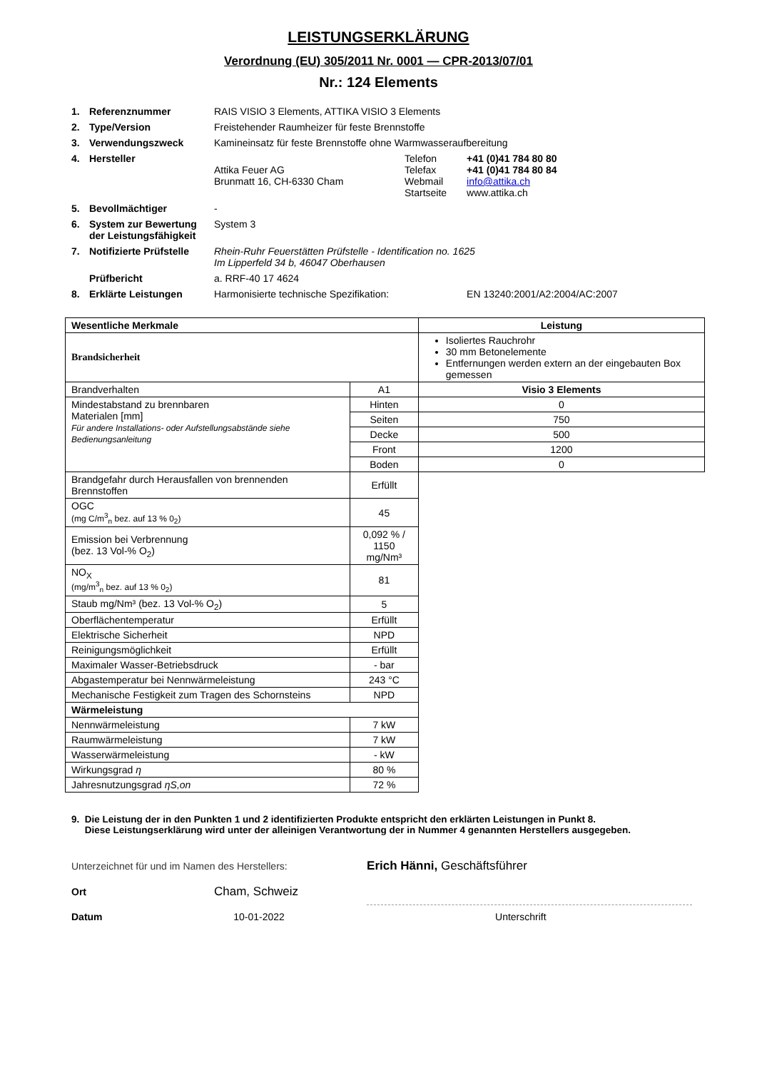LEISTUNGSERKLÄRUNG
Verordnung (EU) 305/2011 Nr. 0001 — CPR-2013/07/01
Nr.: 124 Elements
| 1. | Referenznummer | RAIS VISIO 3 Elements, ATTIKA VISIO 3 Elements | | |
| 2. | Type/Version | Freistehender Raumheizer für feste Brennstoffe | | |
| 3. | Verwendungszweck | Kamineinsatz für feste Brennstoffe ohne Warmwasseraufbereitung | | |
| 4. | Hersteller | Attika Feuer AG Brunmatt 16, CH-6330 Cham | Telefon Telefax Webmail Startseite | +41 (0)41 784 80 80 +41 (0)41 784 80 84 info@attika.ch www.attika.ch |
| 5. | Bevollmächtiger | - | | |
| 6. | System zur Bewertung der Leistungsfähigkeit | System 3 | | |
| 7. | Notifizierte Prüfstelle | Rhein-Ruhr Feuerstätten Prüfstelle - Identification no. 1625 Im Lipperfeld 34 b, 46047 Oberhausen | | |
| | Prüfbericht | a. RRF-40 17 4624 | | |
| 8. | Erklärte Leistungen | Harmonisierte technische Spezifikation: | | EN 13240:2001/A2:2004/AC:2007 |
| Wesentliche Merkmale | | Leistung |
| --- | --- | --- |
| Brandsicherheit | | Isoliertes Rauchrohr 30 mm Betonelemente Entfernungen werden extern an der eingebauten Box gemessen |
| Brandverhalten | A1 | Visio 3 Elements |
| Mindestabstand zu brennbaren Materialen [mm] Für andere Installations- oder Aufstellungsabstände siehe Bedienungsanleitung | Hinten | 0 |
| | Seiten | 750 |
| | Decke | 500 |
| | Front | 1200 |
| | Boden | 0 |
| Brandgefahr durch Herausfallen von brennenden Brennstoffen | Erfüllt | |
| OGC (mg C/m<sup>3</sup><sub>n</sub> bez. auf 13 % 0<sub>2</sub>) | 45 | |
| Emission bei Verbrennung (bez. 13 Vol-% O<sub>2</sub>) | 0,092 % / 1150 mg/Nm³ | |
| NO<sub>X</sub> (mg/m<sup>3</sup><sub>n</sub> bez. auf 13 % 0<sub>2</sub>) | 81 | |
| Staub mg/Nm³ (bez. 13 Vol-% O<sub>2</sub>) | 5 | |
| Oberflächentemperatur | Erfüllt | |
| Elektrische Sicherheit | NPD | |
| Reinigungsmöglichkeit | Erfüllt | |
| Maximaler Wasser-Betriebsdruck | - bar | |
| Abgastemperatur bei Nennwärmeleistung | 243 °C | |
| Mechanische Festigkeit zum Tragen des Schornsteins | NPD | |
| Wärmeleistung | | |
| Nennwärmeleistung | 7 kW | |
| Raumwärmeleistung | 7 kW | |
| Wasserwärmeleistung | - kW | |
| Wirkungsgrad η | 80 % | |
| Jahresnutzungsgrad ηS,on | 72 % | |
9. Die Leistung der in den Punkten 1 und 2 identifizierten Produkte entspricht den erklärten Leistungen in Punkt 8.
Diese Leistungserklärung wird unter der alleinigen Verantwortung der in Nummer 4 genannten Herstellers ausgegeben.
| Unterzeichnet für und im Namen des Herstellers: | | Erich Hänni, Geschäftsführer |
| Ort | Cham, Schweiz | |
| Datum | 10-01-2022 | Unterschrift |